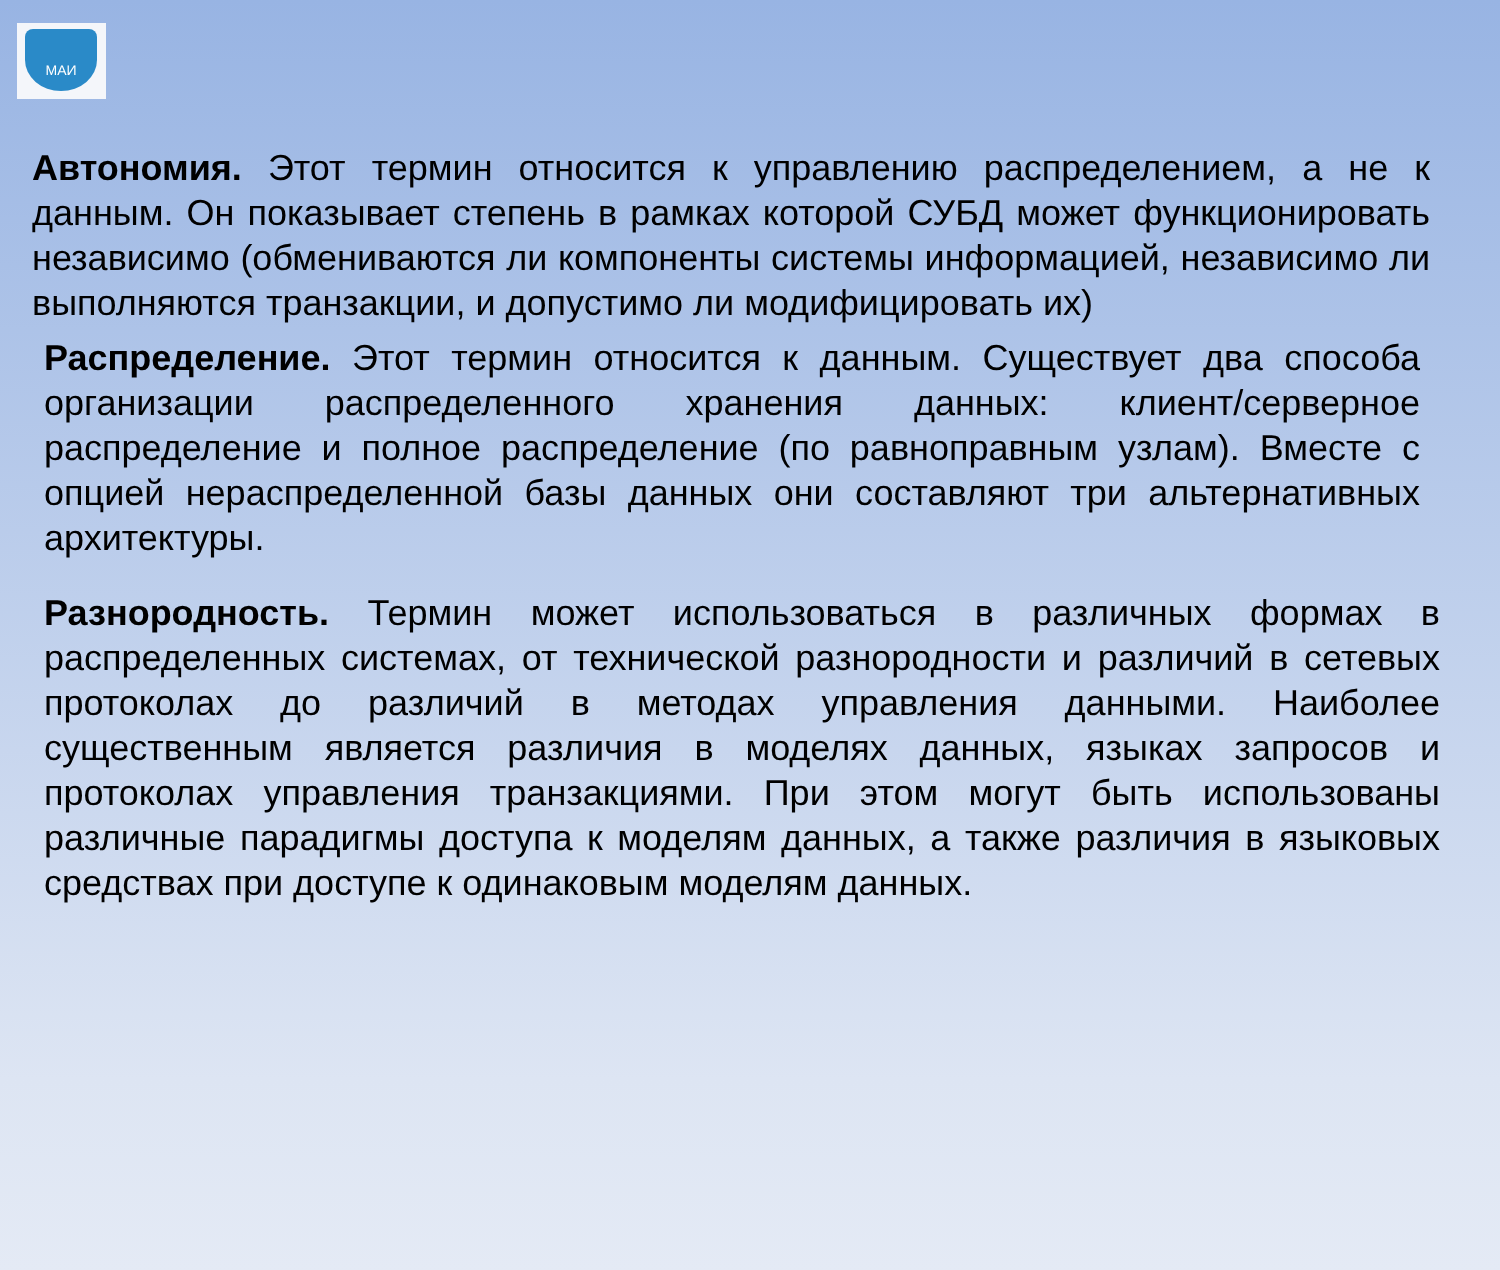МАИ
Автономия. Этот термин относится к управлению распределением, а не к данным. Он показывает степень в рамках которой СУБД может функционировать независимо (обмениваются ли компоненты системы информацией, независимо ли выполняются транзакции, и допустимо ли модифицировать их)
Распределение. Этот термин относится к данным. Существует два способа организации распределенного хранения данных: клиент/серверное распределение и полное распределение (по равноправным узлам). Вместе с опцией нераспределенной базы данных они составляют три альтернативных архитектуры.
Разнородность. Термин может использоваться в различных формах в распределенных системах, от технической разнородности и различий в сетевых протоколах до различий в методах управления данными. Наиболее существенным является различия в моделях данных, языках запросов и протоколах управления транзакциями. При этом могут быть использованы различные парадигмы доступа к моделям данных, а также различия в языковых средствах при доступе к одинаковым моделям данных.